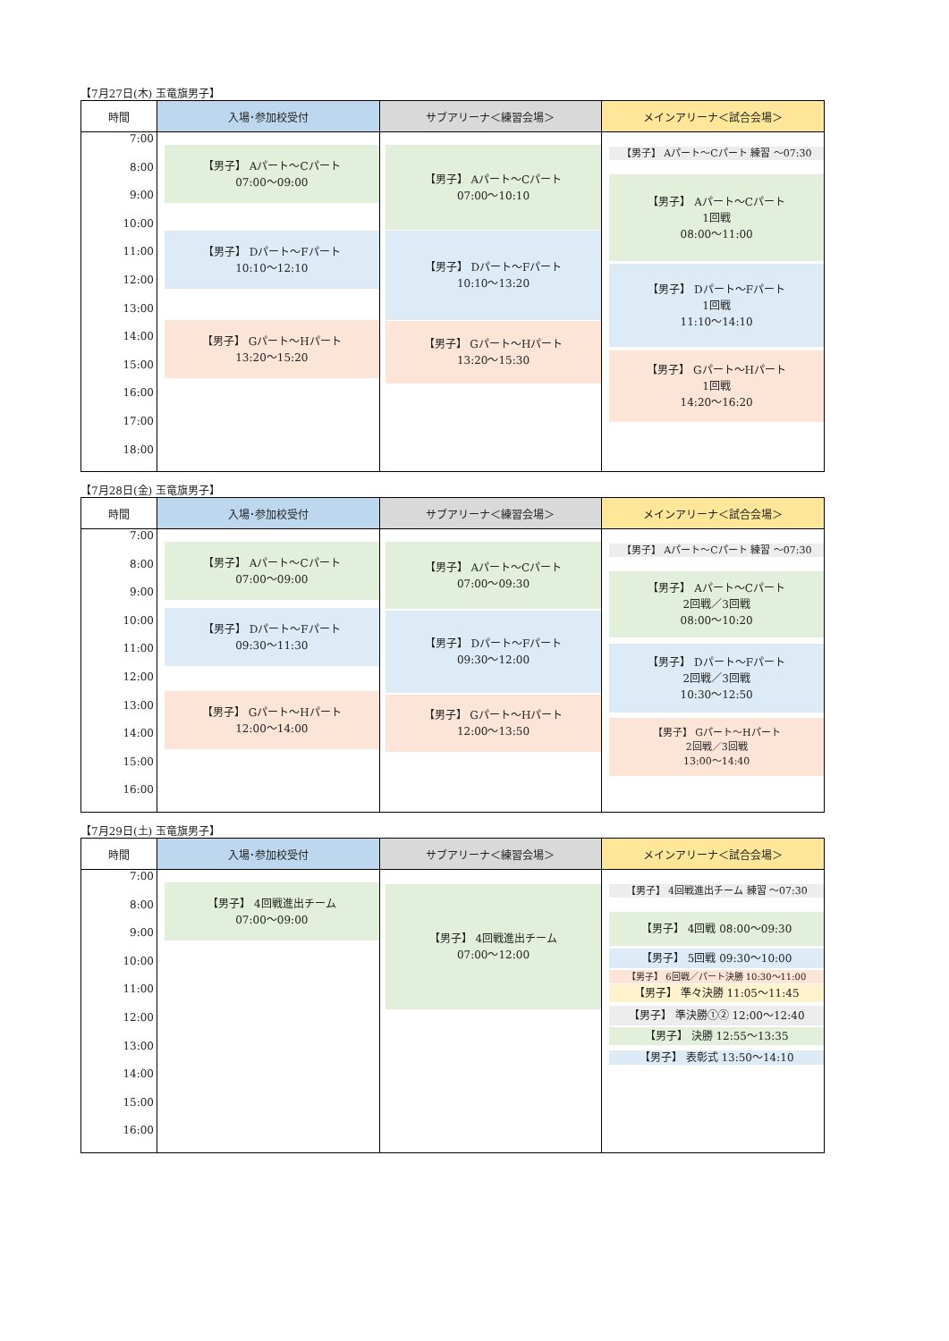【7月27日(木) 玉竜旗男子】
| 時間 | 入場･参加校受付 | サブアリーナ＜練習会場＞ | メインアリーナ＜試合会場＞ |
| --- | --- | --- | --- |
| 7:00 8:00 9:00 10:00 11:00 12:00 13:00 14:00 15:00 16:00 17:00 18:00 | 【男子】 Aパート～Cパート 07:00～09:00 【男子】 Dパート～Fパート 10:10～12:10 【男子】 Gパート～Hパート 13:20～15:20 | 【男子】 Aパート～Cパート 07:00～10:10 【男子】 Dパート～Fパート 10:10～13:20 【男子】 Gパート～Hパート 13:20～15:30 | 【男子】 Aパート～Cパート 練習 ～07:30 【男子】 Aパート～Cパート 1回戦 08:00～11:00 【男子】 Dパート～Fパート 1回戦 11:10～14:10 【男子】 Gパート～Hパート 1回戦 14:20～16:20 |
【7月28日(金) 玉竜旗男子】
| 時間 | 入場･参加校受付 | サブアリーナ＜練習会場＞ | メインアリーナ＜試合会場＞ |
| --- | --- | --- | --- |
| 7:00 8:00 9:00 10:00 11:00 12:00 13:00 14:00 15:00 16:00 | 【男子】 Aパート～Cパート 07:00～09:00 【男子】 Dパート～Fパート 09:30～11:30 【男子】 Gパート～Hパート 12:00～14:00 | 【男子】 Aパート～Cパート 07:00～09:30 【男子】 Dパート～Fパート 09:30～12:00 【男子】 Gパート～Hパート 12:00～13:50 | 【男子】 Aパート～Cパート 練習 ～07:30 【男子】 Aパート～Cパート 2回戦／3回戦 08:00～10:20 【男子】 Dパート～Fパート 2回戦／3回戦 10:30～12:50 【男子】 Gパート～Hパート 2回戦／3回戦 13:00～14:40 |
【7月29日(土) 玉竜旗男子】
| 時間 | 入場･参加校受付 | サブアリーナ＜練習会場＞ | メインアリーナ＜試合会場＞ |
| --- | --- | --- | --- |
| 7:00 8:00 9:00 10:00 11:00 12:00 13:00 14:00 15:00 16:00 | 【男子】 4回戦進出チーム 07:00～09:00 | 【男子】 4回戦進出チーム 07:00～12:00 | 【男子】 4回戦進出チーム 練習 ～07:30 【男子】 4回戦 08:00～09:30 【男子】 5回戦 09:30～10:00 【男子】 6回戦／パート決勝 10:30～11:00 【男子】 準々決勝 11:05～11:45 【男子】 準決勝①② 12:00～12:40 【男子】 決勝 12:55～13:35 【男子】 表彰式 13:50～14:10 |